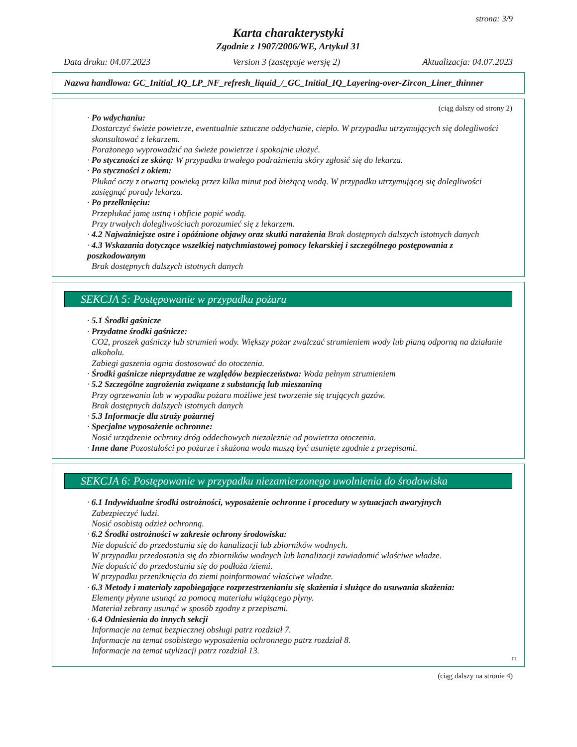strona: 3/9
Karta charakterystyki
Zgodnie z 1907/2006/WE, Artykuł 31
Data druku: 04.07.2023 Version 3 (zastępuje wersję 2) Aktualizacja: 04.07.2023
Nazwa handlowa: GC_Initial_IQ_LP_NF_refresh_liquid_/_GC_Initial_IQ_Layering-over-Zircon_Liner_thinner
(ciąg dalszy od strony 2)
· Po wdychaniu:
Dostarczyć świeże powietrze, ewentualnie sztuczne oddychanie, ciepło. W przypadku utrzymujących się dolegliwości skonsultować z lekarzem.
Porażonego wyprowadzić na świeże powietrze i spokojnie ułożyć.
· Po styczności ze skórą: W przypadku trwałego podrażnienia skóry zgłosić się do lekarza.
· Po styczności z okiem:
Płukać oczy z otwartą powieką przez kilka minut pod bieżącą wodą. W przypadku utrzymującej się dolegliwości zasięgnąć porady lekarza.
· Po przełknięciu:
Przepłukać jamę ustną i obficie popić wodą.
Przy trwałych dolegliwościach porozumieć się z lekarzem.
· 4.2 Najważniejsze ostre i opóźnione objawy oraz skutki narażenia Brak dostępnych dalszych istotnych danych
· 4.3 Wskazania dotyczące wszelkiej natychmiastowej pomocy lekarskiej i szczególnego postępowania z poszkodowanym
Brak dostępnych dalszych istotnych danych
SEKCJA 5: Postępowanie w przypadku pożaru
· 5.1 Środki gaśnicze
· Przydatne środki gaśnicze:
CO2, proszek gaśniczy lub strumień wody. Większy pożar zwalczać strumieniem wody lub pianą odporną na działanie alkoholu.
Zabiegi gaszenia ognia dostosować do otoczenia.
· Środki gaśnicze nieprzydatne ze względów bezpieczeństwa: Woda pełnym strumieniem
· 5.2 Szczególne zagrożenia związane z substancją lub mieszaniną
Przy ogrzewaniu lub w wypadku pożaru możliwe jest tworzenie się trujących gazów.
Brak dostępnych dalszych istotnych danych
· 5.3 Informacje dla straży pożarnej
· Specjalne wyposażenie ochronne:
Nosić urządzenie ochrony dróg oddechowych niezależnie od powietrza otoczenia.
· Inne dane Pozostałości po pożarze i skażona woda muszą być usunięte zgodnie z przepisami.
SEKCJA 6: Postępowanie w przypadku niezamierzonego uwolnienia do środowiska
· 6.1 Indywidualne środki ostrożności, wyposażenie ochronne i procedury w sytuacjach awaryjnych
Zabezpieczyć ludzi.
Nosić osobistą odzież ochronną.
· 6.2 Środki ostrożności w zakresie ochrony środowiska:
Nie dopuścić do przedostania się do kanalizacji lub zbiorników wodnych.
W przypadku przedostania się do zbiorników wodnych lub kanalizacji zawiadomić właściwe władze.
Nie dopuścić do przedostania się do podłoża /ziemi.
W przypadku przeniknięcia do ziemi poinformować właściwe władze.
· 6.3 Metody i materiały zapobiegające rozprzestrzenianiu się skażenia i służące do usuwania skażenia:
Elementy płynne usunąć za pomocą materiału wiążącego płyny.
Materiał zebrany usunąć w sposób zgodny z przepisami.
· 6.4 Odniesienia do innych sekcji
Informacje na temat bezpiecznej obsługi patrz rozdział 7.
Informacje na temat osobistego wyposażenia ochronnego patrz rozdział 8.
Informacje na temat utylizacji patrz rozdział 13.
PL
(ciąg dalszy na stronie 4)